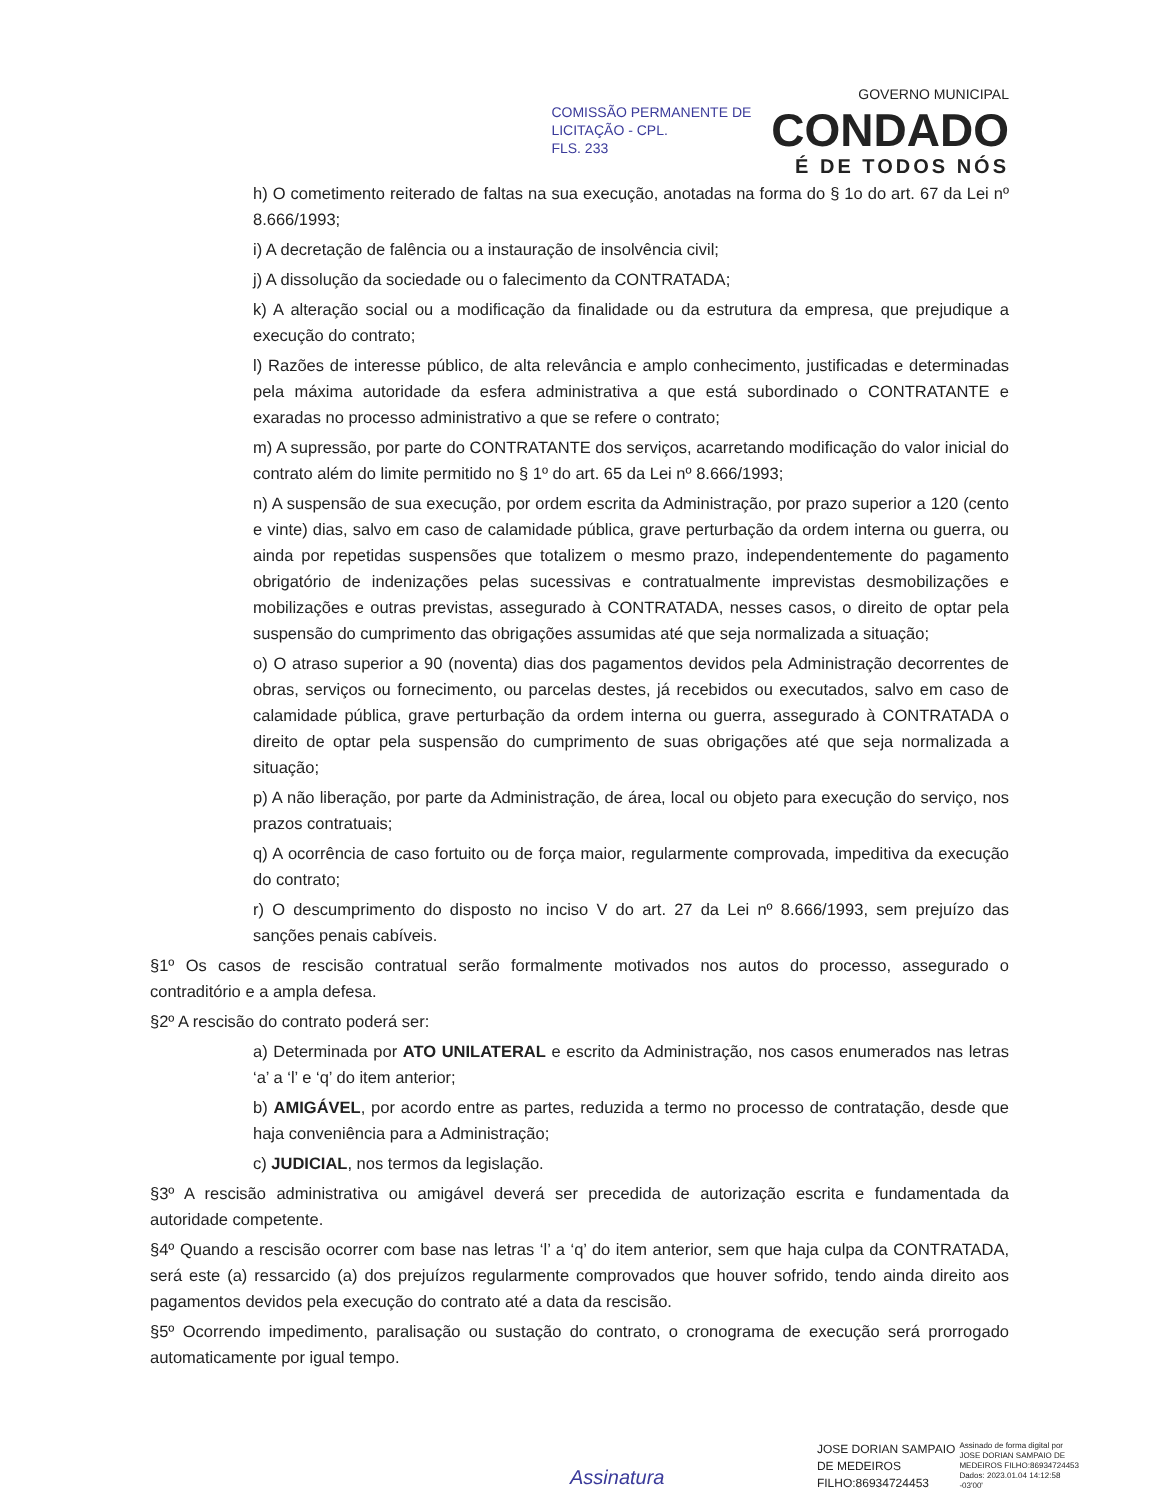COMISSÃO PERMANENTE DE
LICITAÇÃO - CPL.
FLS. 233
GOVERNO MUNICIPAL
CONDADO
É DE TODOS NÓS
h) O cometimento reiterado de faltas na sua execução, anotadas na forma do § 1o do art. 67 da Lei nº 8.666/1993;
i) A decretação de falência ou a instauração de insolvência civil;
j) A dissolução da sociedade ou o falecimento da CONTRATADA;
k) A alteração social ou a modificação da finalidade ou da estrutura da empresa, que prejudique a execução do contrato;
l) Razões de interesse público, de alta relevância e amplo conhecimento, justificadas e determinadas pela máxima autoridade da esfera administrativa a que está subordinado o CONTRATANTE e exaradas no processo administrativo a que se refere o contrato;
m) A supressão, por parte do CONTRATANTE dos serviços, acarretando modificação do valor inicial do contrato além do limite permitido no § 1º do art. 65 da Lei nº 8.666/1993;
n) A suspensão de sua execução, por ordem escrita da Administração, por prazo superior a 120 (cento e vinte) dias, salvo em caso de calamidade pública, grave perturbação da ordem interna ou guerra, ou ainda por repetidas suspensões que totalizem o mesmo prazo, independentemente do pagamento obrigatório de indenizações pelas sucessivas e contratualmente imprevistas desmobilizações e mobilizações e outras previstas, assegurado à CONTRATADA, nesses casos, o direito de optar pela suspensão do cumprimento das obrigações assumidas até que seja normalizada a situação;
o) O atraso superior a 90 (noventa) dias dos pagamentos devidos pela Administração decorrentes de obras, serviços ou fornecimento, ou parcelas destes, já recebidos ou executados, salvo em caso de calamidade pública, grave perturbação da ordem interna ou guerra, assegurado à CONTRATADA o direito de optar pela suspensão do cumprimento de suas obrigações até que seja normalizada a situação;
p) A não liberação, por parte da Administração, de área, local ou objeto para execução do serviço, nos prazos contratuais;
q) A ocorrência de caso fortuito ou de força maior, regularmente comprovada, impeditiva da execução do contrato;
r) O descumprimento do disposto no inciso V do art. 27 da Lei nº 8.666/1993, sem prejuízo das sanções penais cabíveis.
§1º Os casos de rescisão contratual serão formalmente motivados nos autos do processo, assegurado o contraditório e a ampla defesa.
§2º A rescisão do contrato poderá ser:
a) Determinada por ATO UNILATERAL e escrito da Administração, nos casos enumerados nas letras ‘a’ a ‘l’ e ‘q’ do item anterior;
b) AMIGÁVEL, por acordo entre as partes, reduzida a termo no processo de contratação, desde que haja conveniência para a Administração;
c) JUDICIAL, nos termos da legislação.
§3º A rescisão administrativa ou amigável deverá ser precedida de autorização escrita e fundamentada da autoridade competente.
§4º Quando a rescisão ocorrer com base nas letras ‘l’ a ‘q’ do item anterior, sem que haja culpa da CONTRATADA, será este (a) ressarcido (a) dos prejuízos regularmente comprovados que houver sofrido, tendo ainda direito aos pagamentos devidos pela execução do contrato até a data da rescisão.
§5º Ocorrendo impedimento, paralisação ou sustação do contrato, o cronograma de execução será prorrogado automaticamente por igual tempo.
Assinatura
JOSE DORIAN SAMPAIO
DE MEDEIROS
FILHO:86934724453
Assinado de forma digital por
JOSE DORIAN SAMPAIO DE
MEDEIROS FILHO:86934724453
Dados: 2023.01.04 14:12:58
-03'00'